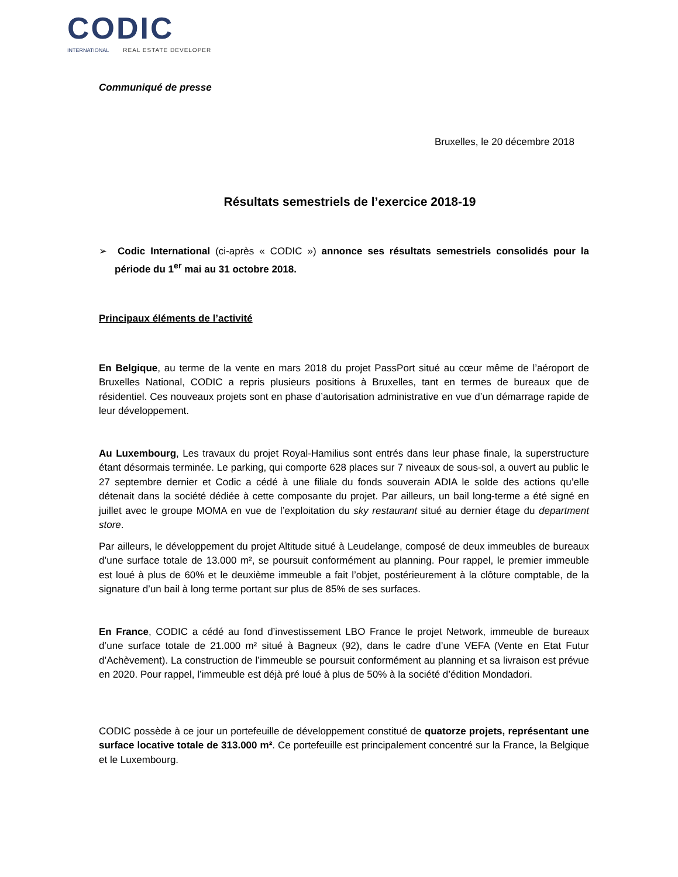CODIC
INTERNATIONAL REAL ESTATE DEVELOPER
Communiqué de presse
Bruxelles, le 20 décembre 2018
Résultats semestriels de l’exercice 2018-19
➢ Codic International (ci-après « CODIC ») annonce ses résultats semestriels consolidés pour la période du 1<sup>er</sup> mai au 31 octobre 2018.
Principaux éléments de l’activité
En Belgique, au terme de la vente en mars 2018 du projet PassPort situé au cœur même de l’aéroport de Bruxelles National, CODIC a repris plusieurs positions à Bruxelles, tant en termes de bureaux que de résidentiel. Ces nouveaux projets sont en phase d’autorisation administrative en vue d’un démarrage rapide de leur développement.
Au Luxembourg, Les travaux du projet Royal-Hamilius sont entrés dans leur phase finale, la superstructure étant désormais terminée. Le parking, qui comporte 628 places sur 7 niveaux de sous-sol, a ouvert au public le 27 septembre dernier et Codic a cédé à une filiale du fonds souverain ADIA le solde des actions qu’elle détenait dans la société dédiée à cette composante du projet. Par ailleurs, un bail long-terme a été signé en juillet avec le groupe MOMA en vue de l’exploitation du sky restaurant situé au dernier étage du department store.
Par ailleurs, le développement du projet Altitude situé à Leudelange, composé de deux immeubles de bureaux d’une surface totale de 13.000 m², se poursuit conformément au planning. Pour rappel, le premier immeuble est loué à plus de 60% et le deuxième immeuble a fait l’objet, postérieurement à la clôture comptable, de la signature d’un bail à long terme portant sur plus de 85% de ses surfaces.
En France, CODIC a cédé au fond d’investissement LBO France le projet Network, immeuble de bureaux d’une surface totale de 21.000 m² situé à Bagneux (92), dans le cadre d’une VEFA (Vente en Etat Futur d’Achèvement). La construction de l’immeuble se poursuit conformément au planning et sa livraison est prévue en 2020. Pour rappel, l’immeuble est déjà pré loué à plus de 50% à la société d’édition Mondadori.
CODIC possède à ce jour un portefeuille de développement constitué de quatorze projets, représentant une surface locative totale de 313.000 m². Ce portefeuille est principalement concentré sur la France, la Belgique et le Luxembourg.